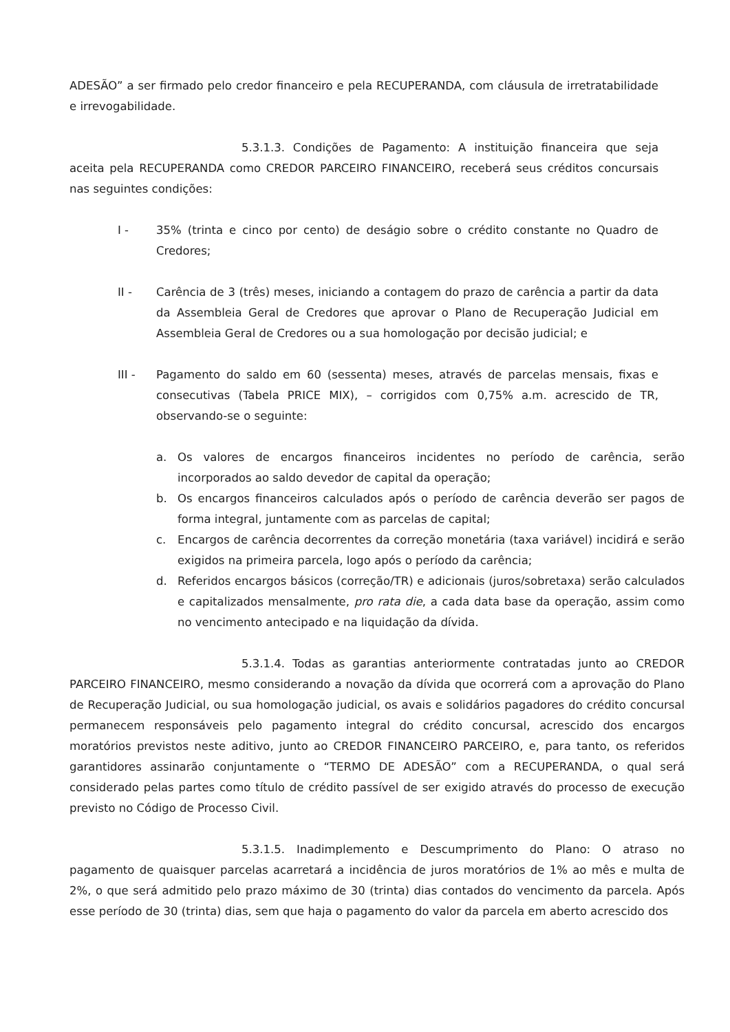ADESÃO” a ser firmado pelo credor financeiro e pela RECUPERANDA, com cláusula de irretratabilidade e irrevogabilidade.
5.3.1.3. Condições de Pagamento: A instituição financeira que seja aceita pela RECUPERANDA como CREDOR PARCEIRO FINANCEIRO, receberá seus créditos concursais nas seguintes condições:
I - 35% (trinta e cinco por cento) de deságio sobre o crédito constante no Quadro de Credores;
II - Carência de 3 (três) meses, iniciando a contagem do prazo de carência a partir da data da Assembleia Geral de Credores que aprovar o Plano de Recuperação Judicial em Assembleia Geral de Credores ou a sua homologação por decisão judicial; e
III - Pagamento do saldo em 60 (sessenta) meses, através de parcelas mensais, fixas e consecutivas (Tabela PRICE MIX), – corrigidos com 0,75% a.m. acrescido de TR, observando-se o seguinte:
a. Os valores de encargos financeiros incidentes no período de carência, serão incorporados ao saldo devedor de capital da operação;
b. Os encargos financeiros calculados após o período de carência deverão ser pagos de forma integral, juntamente com as parcelas de capital;
c. Encargos de carência decorrentes da correção monetária (taxa variável) incidirá e serão exigidos na primeira parcela, logo após o período da carência;
d. Referidos encargos básicos (correção/TR) e adicionais (juros/sobretaxa) serão calculados e capitalizados mensalmente, pro rata die, a cada data base da operação, assim como no vencimento antecipado e na liquidação da dívida.
5.3.1.4. Todas as garantias anteriormente contratadas junto ao CREDOR PARCEIRO FINANCEIRO, mesmo considerando a novação da dívida que ocorrerá com a aprovação do Plano de Recuperação Judicial, ou sua homologação judicial, os avais e solidários pagadores do crédito concursal permanecem responsáveis pelo pagamento integral do crédito concursal, acrescido dos encargos moratórios previstos neste aditivo, junto ao CREDOR FINANCEIRO PARCEIRO, e, para tanto, os referidos garantidores assinarão conjuntamente o “TERMO DE ADESÃO” com a RECUPERANDA, o qual será considerado pelas partes como título de crédito passível de ser exigido através do processo de execução previsto no Código de Processo Civil.
5.3.1.5. Inadimplemento e Descumprimento do Plano: O atraso no pagamento de quaisquer parcelas acarretará a incidência de juros moratórios de 1% ao mês e multa de 2%, o que será admitido pelo prazo máximo de 30 (trinta) dias contados do vencimento da parcela. Após esse período de 30 (trinta) dias, sem que haja o pagamento do valor da parcela em aberto acrescido dos